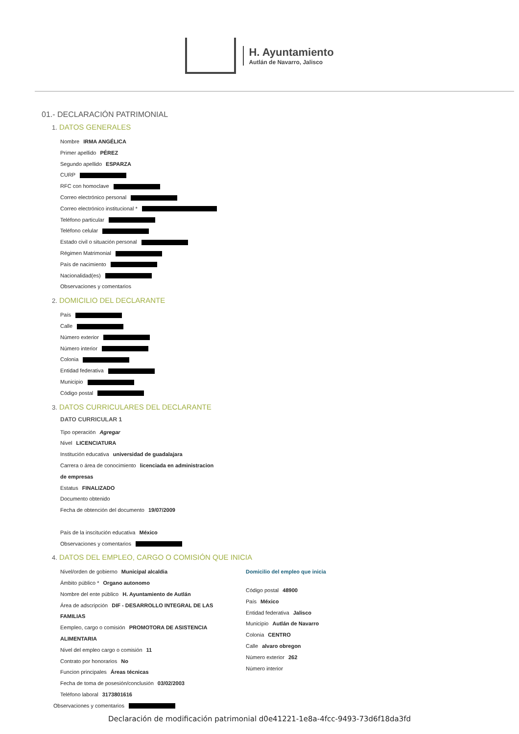H. Ayuntamiento
Autlán de Navarro, Jalisco
01.- DECLARACIÓN PATRIMONIAL
1. DATOS GENERALES
Nombre IRMA ANGÉLICA
Primer apellido PÉREZ
Segundo apellido ESPARZA
CURP
RFC con homoclave
Correo electrónico personal
Correo electrónico institucional *
Teléfono particular
Teléfono celular
Estado civil o situación personal
Régimen Matrimonial
País de nacimiento
Nacionalidad(es)
Observaciones y comentarios
2. DOMICILIO DEL DECLARANTE
País
Calle
Número exterior
Número interior
Colonia
Entidad federativa
Municipio
Código postal
3. DATOS CURRICULARES DEL DECLARANTE
DATO CURRICULAR 1
Tipo operación Agregar
Nivel LICENCIATURA
Institución educativa universidad de guadalajara
Carrera o área de conocimiento licenciada en administracion
de empresas
Estatus FINALIZADO
Documento obtenido
Fecha de obtención del documento 19/07/2009
País de la inscitución educativa México
Observaciones y comentarios
4. DATOS DEL EMPLEO, CARGO O COMISIÓN QUE INICIA
Nivel/orden de gobierno Municipal alcaldia
Ámbito público * Organo autonomo
Nombre del ente público H. Ayuntamiento de Autlán
Área de adscripción DIF - DESARROLLO INTEGRAL DE LAS
FAMILIAS
Eempleo, cargo o comisión PROMOTORA DE ASISTENCIA
ALIMENTARIA
Nivel del empleo cargo o comisión 11
Contrato por honorarios No
Funcion principales Áreas técnicas
Fecha de toma de posesión/conclusión 03/02/2003
Teléfono laboral 3173801616
Domicilio del empleo que inicia
Código postal 48900
País México
Entidad federativa Jalisco
Municipio Autlán de Navarro
Colonia CENTRO
Calle alvaro obregon
Número exterior 262
Número interior
Observaciones y comentarios
Declaración de modificación patrimonial d0e41221-1e8a-4fcc-9493-73d6f18da3fd